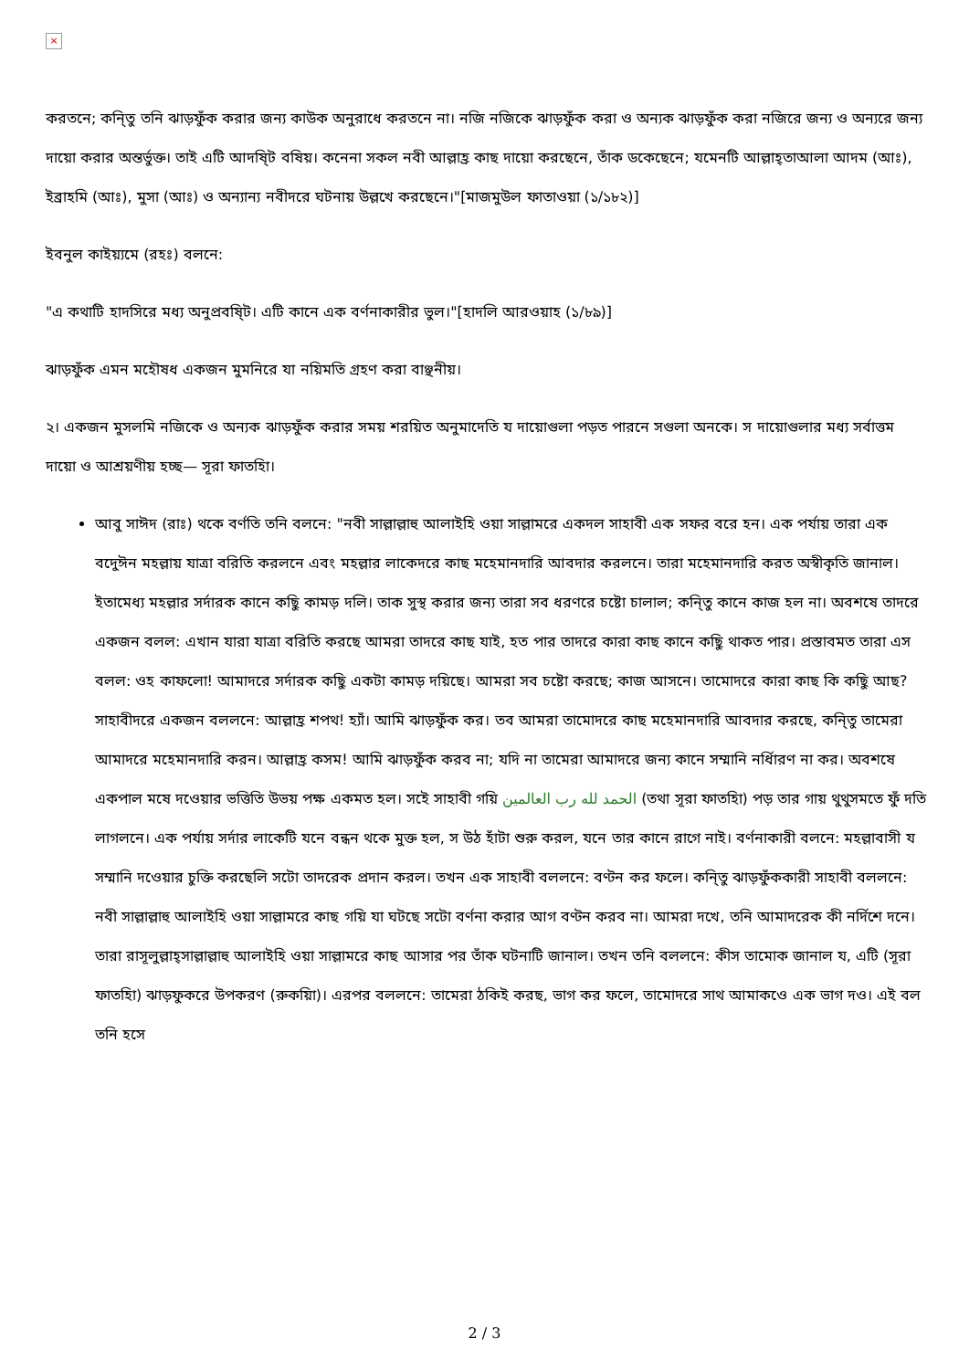×
করতনে; কনি্তু তনি ঝাড়ফুঁক করার জন্য কাউক অনুরাধে করতনে না। নজি নজিকে ঝাড়ফুঁক করা ও অন্যক ঝাড়ফুঁক করা নজিরে জন্য ও অন্যরে জন্য দায়ো করার অন্তর্ভুক্ত। তাই এটি আদষি্ট বষিয়। কনেনা সকল নবী আল্লাহ্র কাছ দায়ো করছেনে, তাঁক ডকেছেনে; যমেনটি আল্লাহ্‌তাআলা আদম (আঃ), ইব্রাহমি (আঃ), মুসা (আঃ) ও অন্যান্য নবীদরে ঘটনায় উল্লখে করছেনে।"[মাজমুউল ফাতাওয়া (১/১৮২)]
ইবনুল কাইয়্যমে (রহঃ) বলনে:
"এ কথাটি হাদসিরে মধ্য অনুপ্রবষি্ট। এটি কানে এক বর্ণনাকারীর ভুল।"[হাদলি আরওয়াহ (১/৮৯)]
ঝাড়ফুঁক এমন মহৌষধ একজন মুমনিরে যা নয়িমতি গ্রহণ করা বাঞ্ছনীয়।
২। একজন মুসলমি নজিকে ও অন্যক ঝাড়ফুঁক করার সময় শরয়িত অনুমাদেতি য দায়োগুলা পড়ত পারনে সগুলা অনকে। স দায়োগুলার মধ্য সর্বাত্তম দায়ো ও আশ্রয়ণীয় হচ্ছ— সূরা ফাতহিা।
আবু সাঈদ (রাঃ) থকে বর্ণতি তনি বলনে: "নবী সাল্লাল্লাহু আলাইহি ওয়া সাল্লামরে একদল সাহাবী এক সফর বরে হন। এক পর্যায় তারা এক বদেুঈন মহল্লায় যাত্রা বরিতি করলনে এবং মহল্লার লাকেদরে কাছ মহেমানদারি আবদার করলনে। তারা মহেমানদারি করত অস্বীকৃতি জানাল। ইতামেধ্য মহল্লার সর্দারক কানে কছিু কামড় দলি। তাক সুস্থ করার জন্য তারা সব ধরণরে চষ্টো চালাল; কনি্তু কানে কাজ হল না। অবশষে তাদরে একজন বলল: এখান যারা যাত্রা বরিতি করছে আমরা তাদরে কাছ যাই, হত পার তাদরে কারা কাছ কানে কছিু থাকত পার। প্রস্তাবমত তারা এস বলল: ওহ কাফলো! আমাদরে সর্দারক কছিু একটা কামড় দয়িছে। আমরা সব চষ্টো করছে; কাজ আসনে। তামোদরে কারা কাছ কি কছিু আছ? সাহাবীদরে একজন বললনে: আল্লাহ্র শপথ! হ্যাঁ। আমি ঝাড়ফুঁক কর। তব আমরা তামোদরে কাছ মহেমানদারি আবদার করছে, কনি্তু তামেরা আমাদরে মহেমানদারি করন। আল্লাহ্র কসম! আমি ঝাড়ফুঁক করব না; যদি না তামেরা আমাদরে জন্য কানে সম্মানি নর্ধিারণ না কর। অবশষে একপাল মষে দওেয়ার ভত্তিতি উভয় পক্ষ একমত হল। সইে সাহাবী গয়ি الحمد لله رب العالمين (তথা সূরা ফাতহিা) পড় তার গায় থুথুসমতে ফুঁ দতি লাগলনে। এক পর্যায় সর্দার লাকেটি যনে বন্ধন থকে মুক্ত হল, স উঠ হাঁটা শুরু করল, যনে তার কানে রাগে নাই। বর্ণনাকারী বলনে: মহল্লাবাসী য সম্মানি দওেয়ার চুক্তি করছেলি সটো তাদরেক প্রদান করল। তখন এক সাহাবী বললনে: বণ্টন কর ফলে। কনি্তু ঝাড়ফুঁককারী সাহাবী বললনে: নবী সাল্লাল্লাহু আলাইহি ওয়া সাল্লামরে কাছ গয়ি যা ঘটছে সটো বর্ণনা করার আগ বণ্টন করব না। আমরা দখে, তনি আমাদরেক কী নর্দিশে দনে। তারা রাসূলুল্লাহ্‌সাল্লাল্লাহু আলাইহি ওয়া সাল্লামরে কাছ আসার পর তাঁক ঘটনাটি জানাল। তখন তনি বললনে: কীস তামোক জানাল য, এটি (সূরা ফাতহিা) ঝাড়ফুকরে উপকরণ (রুকয়িা)। এরপর বললনে: তামেরা ঠকিই করছ, ভাগ কর ফলে, তামোদরে সাথ আমাকওে এক ভাগ দও। এই বল তনি হসে
2 / 3